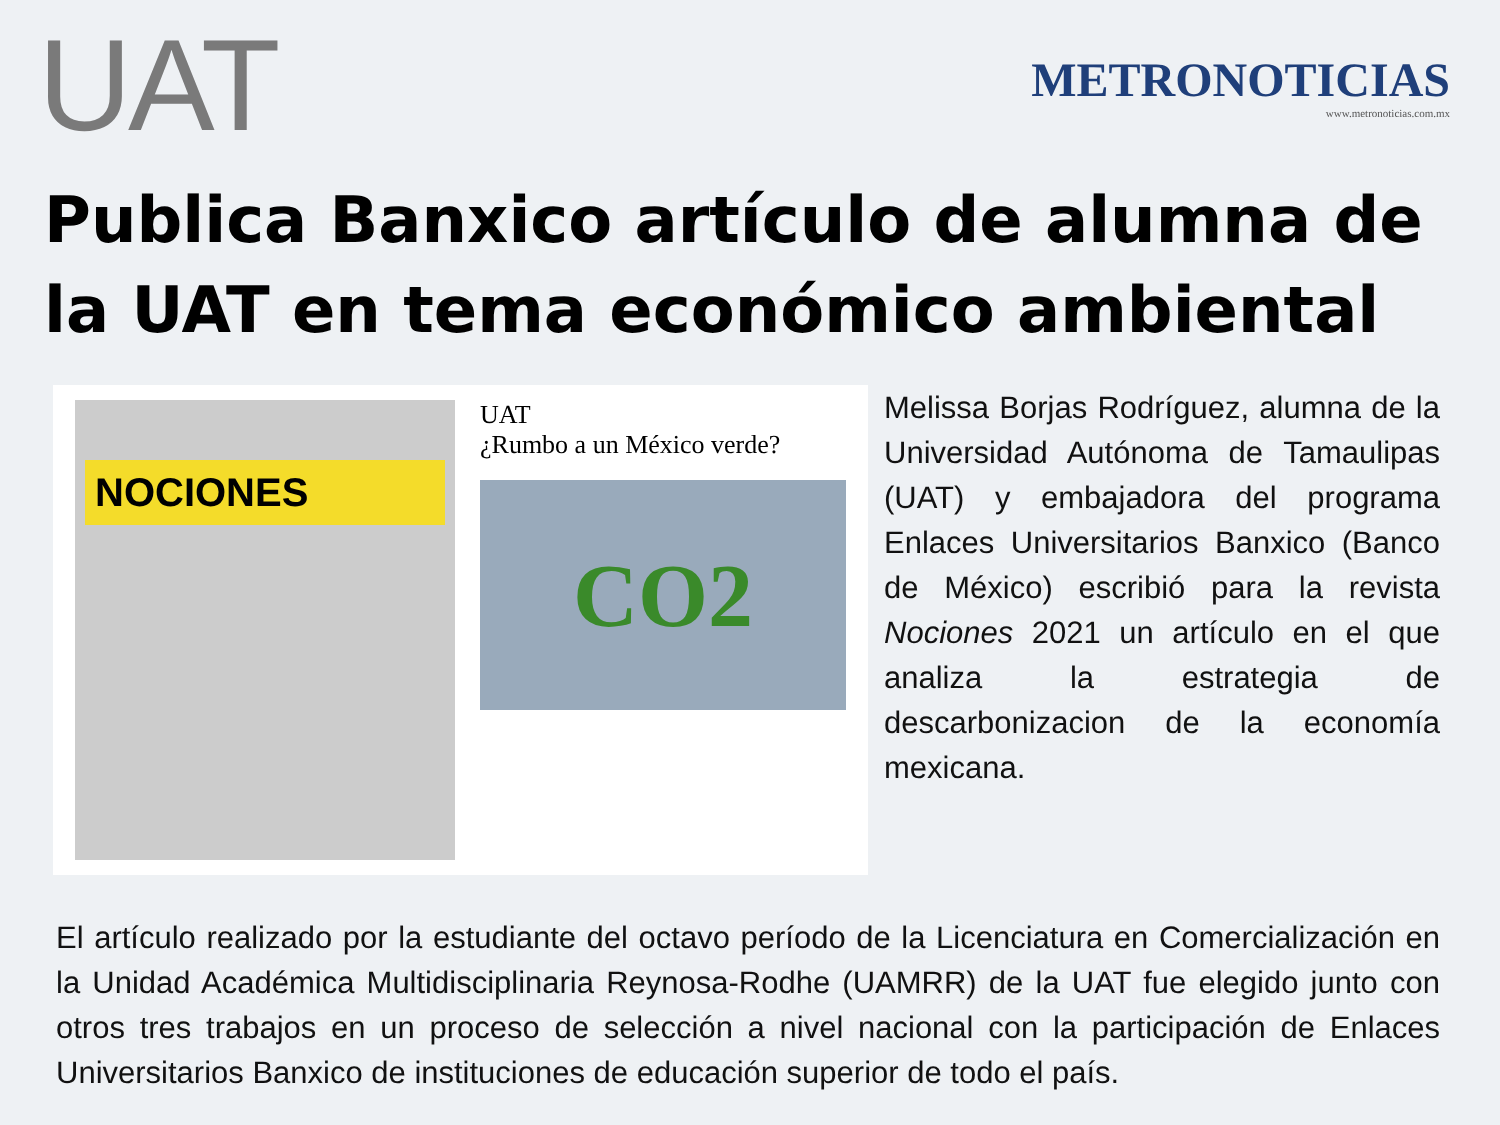UAT
METRONOTICIAS
www.metronoticias.com.mx
Publica Banxico artículo de alumna de la UAT en tema económico ambiental
NOCIONES
UAT
¿Rumbo a un México verde?
CO2
Melissa Borjas Rodríguez, alumna de la Universidad Autónoma de Tamaulipas (UAT) y embajadora del programa Enlaces Universitarios Banxico (Banco de México) escribió para la revista Nociones 2021 un artículo en el que analiza la estrategia de descarbonizacion de la economía mexicana.
El artículo realizado por la estudiante del octavo período de la Licenciatura en Comercialización en la Unidad Académica Multidisciplinaria Reynosa-Rodhe (UAMRR) de la UAT fue elegido junto con otros tres trabajos en un proceso de selección a nivel nacional con la participación de Enlaces Universitarios Banxico de instituciones de educación superior de todo el país.